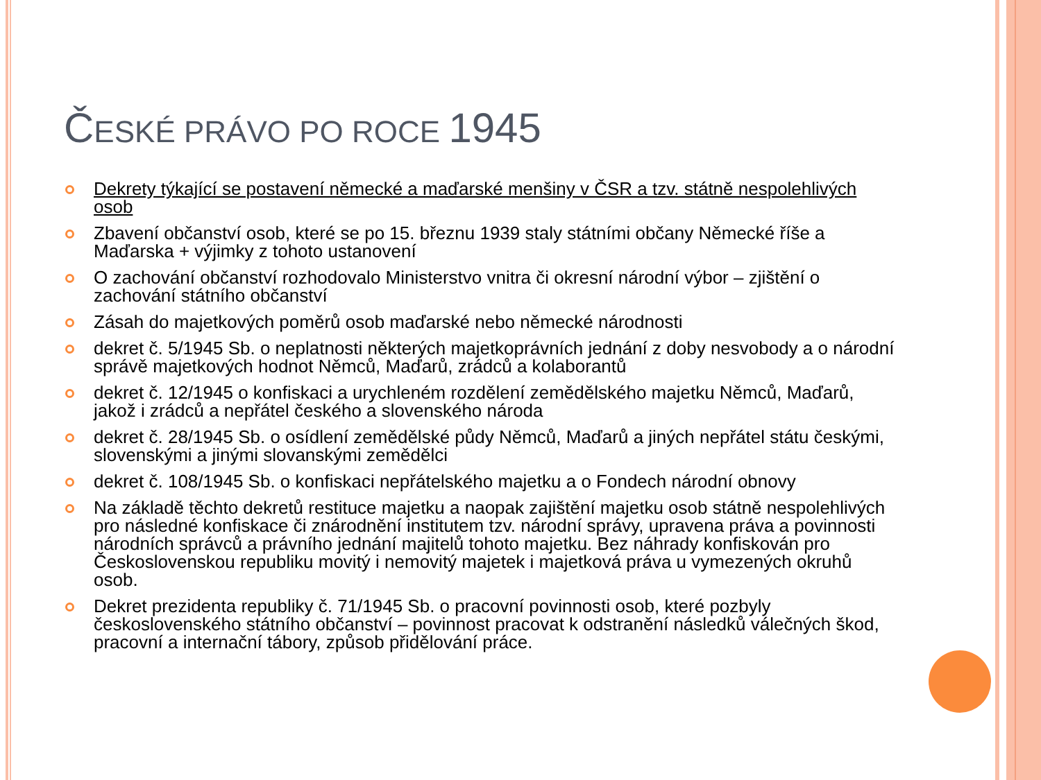ČESKÉ PRÁVO PO ROCE 1945
Dekrety týkající se postavení německé a maďarské menšiny v ČSR a tzv. státně nespolehlivých osob
Zbavení občanství osob, které se po 15. březnu 1939 staly státními občany Německé říše a Maďarska + výjimky z tohoto ustanovení
O zachování občanství rozhodovalo Ministerstvo vnitra či okresní národní výbor – zjištění o zachování státního občanství
Zásah do majetkových poměrů osob maďarské nebo německé národnosti
dekret č. 5/1945 Sb. o neplatnosti některých majetkoprávních jednání z doby nesvobody a o národní správě majetkových hodnot Němců, Maďarů, zrádců a kolaborantů
dekret č. 12/1945 o konfiskaci a urychleném rozdělení zemědělského majetku Němců, Maďarů, jakož i zrádců a nepřátel českého a slovenského národa
dekret č. 28/1945 Sb. o osídlení zemědělské půdy Němců, Maďarů a jiných nepřátel státu českými, slovenskými a jinými slovanskými zemědělci
dekret č. 108/1945 Sb. o konfiskaci nepřátelského majetku a o Fondech národní obnovy
Na základě těchto dekretů restituce majetku a naopak zajištění majetku osob státně nespolehlivých pro následné konfiskace či znárodnění institutem tzv. národní správy, upravena práva a povinnosti národních správců a právního jednání majitelů tohoto majetku. Bez náhrady konfiskován pro Československou republiku movitý i nemovitý majetek i majetková práva u vymezených okruhů osob.
Dekret prezidenta republiky č. 71/1945 Sb. o pracovní povinnosti osob, které pozbyly československého státního občanství – povinnost pracovat k odstranění následků válečných škod, pracovní a internační tábory, způsob přidělování práce.